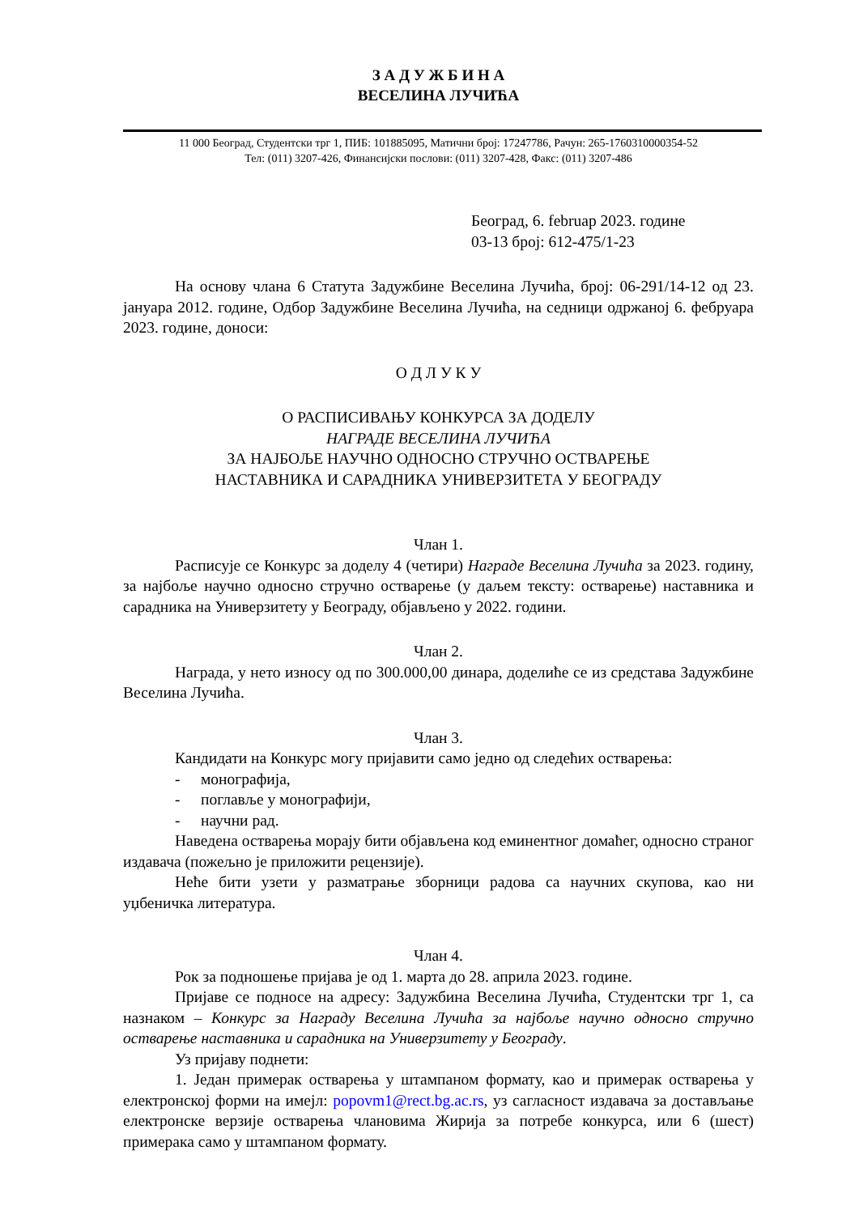З А Д У Ж Б И Н А
ВЕСЕЛИНА ЛУЧИЋА
11 000 Београд, Студентски трг 1, ПИБ: 101885095, Матични број: 17247786, Рачун: 265-1760310000354-52
Тел: (011) 3207-426, Финансијски послови: (011) 3207-428, Факс: (011) 3207-486
Београд, 6. februар 2023. године
03-13 број: 612-475/1-23
На основу члана 6 Статута Задужбине Веселина Лучића, број: 06-291/14-12 од 23. јануара 2012. године, Одбор Задужбине Веселина Лучића, на седници одржаној 6. фебруара 2023. године, доноси:
О Д Л У К У
О РАСПИСИВАЊУ КОНКУРСА ЗА ДОДЕЛУ
НАГРАДЕ ВЕСЕЛИНА ЛУЧИЋА
ЗА НАЈБОЉЕ НАУЧНО ОДНОСНО СТРУЧНО ОСТВАРЕЊЕ
НАСТАВНИКА И САРАДНИКА УНИВЕРЗИТЕТА У БЕОГРАДУ
Члан 1.
Расписује се Конкурс за доделу 4 (четири) Награде Веселина Лучића за 2023. годину, за најбоље научно односно стручно остварење (у даљем тексту: остварење) наставника и сарадника на Универзитету у Београду, објављено у 2022. години.
Члан 2.
Награда, у нето износу од по 300.000,00 динара, доделиће се из средстава Задужбине Веселина Лучића.
Члан 3.
Кандидати на Конкурс могу пријавити само једно од следећих остварења:
- монографија,
- поглавље у монографији,
- научни рад.
Наведена остварења морају бити објављена код еминентног домаћег, односно страног издавача (пожељно је приложити рецензије).
Неће бити узети у разматрање зборници радова са научних скупова, као ни уџбеничка литература.
Члан 4.
Рок за подношење пријава је од 1. марта до 28. априла 2023. године.
Пријаве се подносе на адресу: Задужбина Веселина Лучића, Студентски трг 1, са назнаком – Конкурс за Награду Веселина Лучића за најбоље научно односно стручно остварење наставника и сарадника на Универзитету у Београду.
Уз пријаву поднети:
1. Један примерак остварења у штампаном формату, као и примерак остварења у електронској форми на имејл: popovm1@rect.bg.ac.rs, уз сагласност издавача за достављање електронске верзије остварења члановима Жирија за потребе конкурса, или 6 (шест) примерака само у штампаном формату.